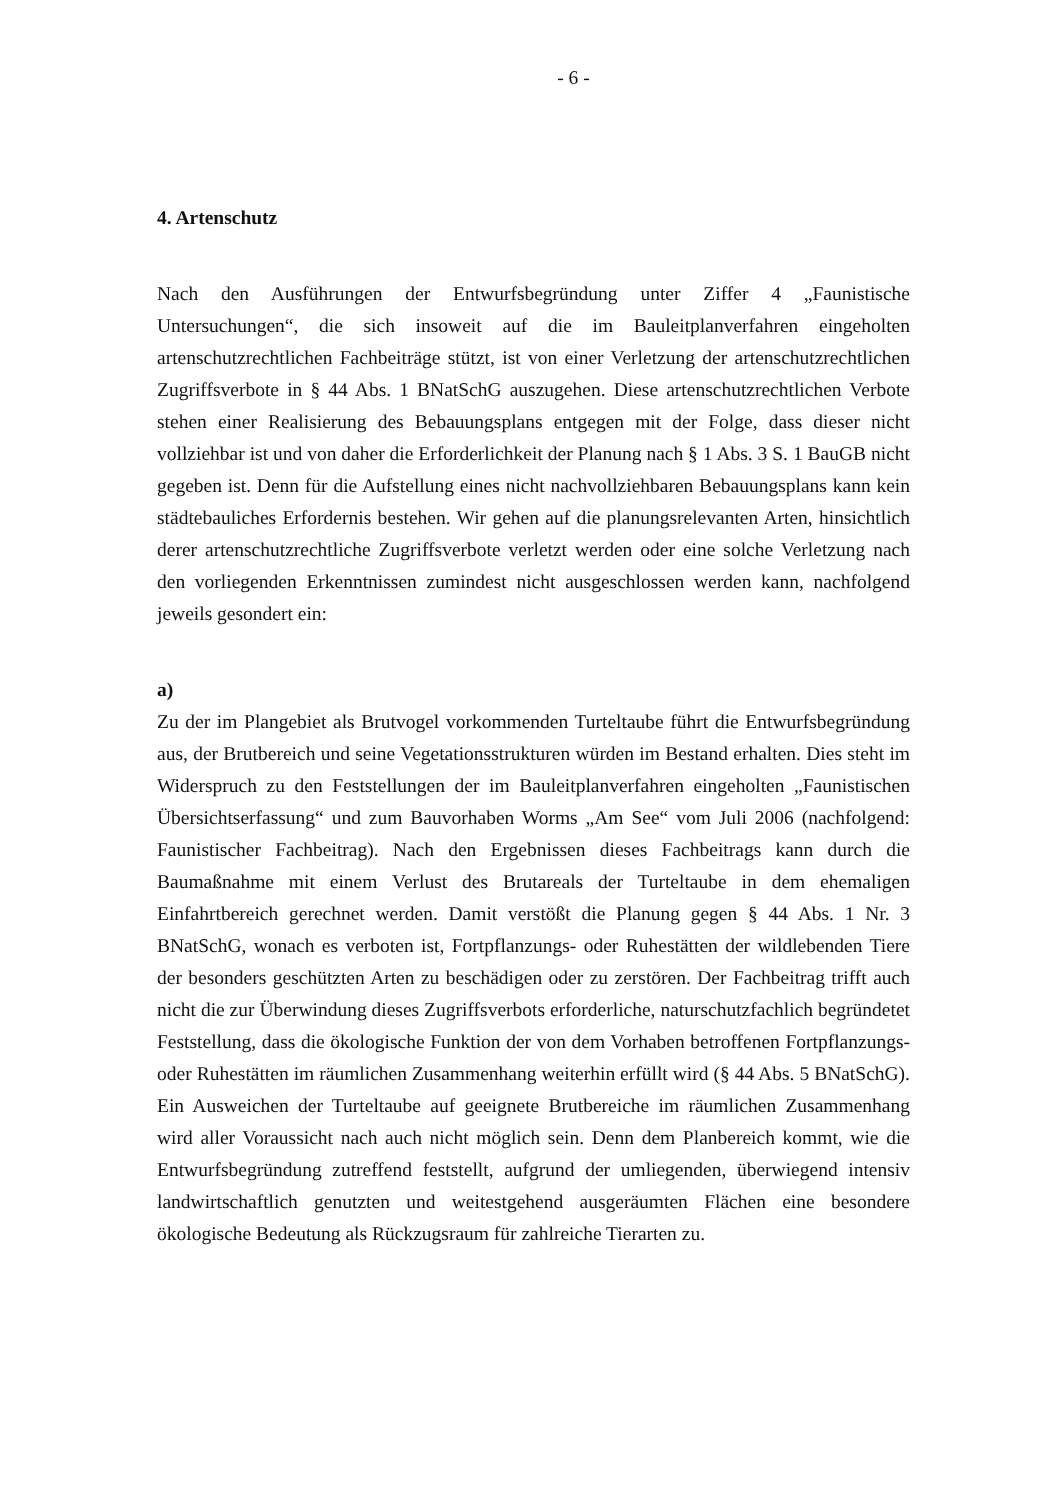- 6 -
4. Artenschutz
Nach den Ausführungen der Entwurfsbegründung unter Ziffer 4 „Faunistische Untersuchungen“, die sich insoweit auf die im Bauleitplanverfahren eingeholten artenschutzrechtlichen Fachbeiträge stützt, ist von einer Verletzung der artenschutzrechtlichen Zugriffsverbote in § 44 Abs. 1 BNatSchG auszugehen. Diese artenschutzrechtlichen Verbote stehen einer Realisierung des Bebauungsplans entgegen mit der Folge, dass dieser nicht vollziehbar ist und von daher die Erforderlichkeit der Planung nach § 1 Abs. 3 S. 1 BauGB nicht gegeben ist. Denn für die Aufstellung eines nicht nachvollziehbaren Bebauungsplans kann kein städtebauliches Erfordernis bestehen. Wir gehen auf die planungsrelevanten Arten, hinsichtlich derer artenschutzrechtliche Zugriffsverbote verletzt werden oder eine solche Verletzung nach den vorliegenden Erkenntnissen zumindest nicht ausgeschlossen werden kann, nachfolgend jeweils gesondert ein:
a)
Zu der im Plangebiet als Brutvogel vorkommenden Turteltaube führt die Entwurfsbegründung aus, der Brutbereich und seine Vegetationsstrukturen würden im Bestand erhalten. Dies steht im Widerspruch zu den Feststellungen der im Bauleitplanverfahren eingeholten „Faunistischen Übersichtserfassung“ und zum Bauvorhaben Worms „Am See“ vom Juli 2006 (nachfolgend: Faunistischer Fachbeitrag). Nach den Ergebnissen dieses Fachbeitrags kann durch die Baumaßnahme mit einem Verlust des Brutareals der Turteltaube in dem ehemaligen Einfahrtbereich gerechnet werden. Damit verstößt die Planung gegen § 44 Abs. 1 Nr. 3 BNatSchG, wonach es verboten ist, Fortpflanzungs- oder Ruhestätten der wildlebenden Tiere der besonders geschützten Arten zu beschädigen oder zu zerstören. Der Fachbeitrag trifft auch nicht die zur Überwindung dieses Zugriffsverbots erforderliche, naturschutzfachlich begründetet Feststellung, dass die ökologische Funktion der von dem Vorhaben betroffenen Fortpflanzungs- oder Ruhestätten im räumlichen Zusammenhang weiterhin erfüllt wird (§ 44 Abs. 5 BNatSchG). Ein Ausweichen der Turteltaube auf geeignete Brutbereiche im räumlichen Zusammenhang wird aller Voraussicht nach auch nicht möglich sein. Denn dem Planbereich kommt, wie die Entwurfsbegründung zutreffend feststellt, aufgrund der umliegenden, überwiegend intensiv landwirtschaftlich genutzten und weitestgehend ausgeräumten Flächen eine besondere ökologische Bedeutung als Rückzugsraum für zahlreiche Tierarten zu.